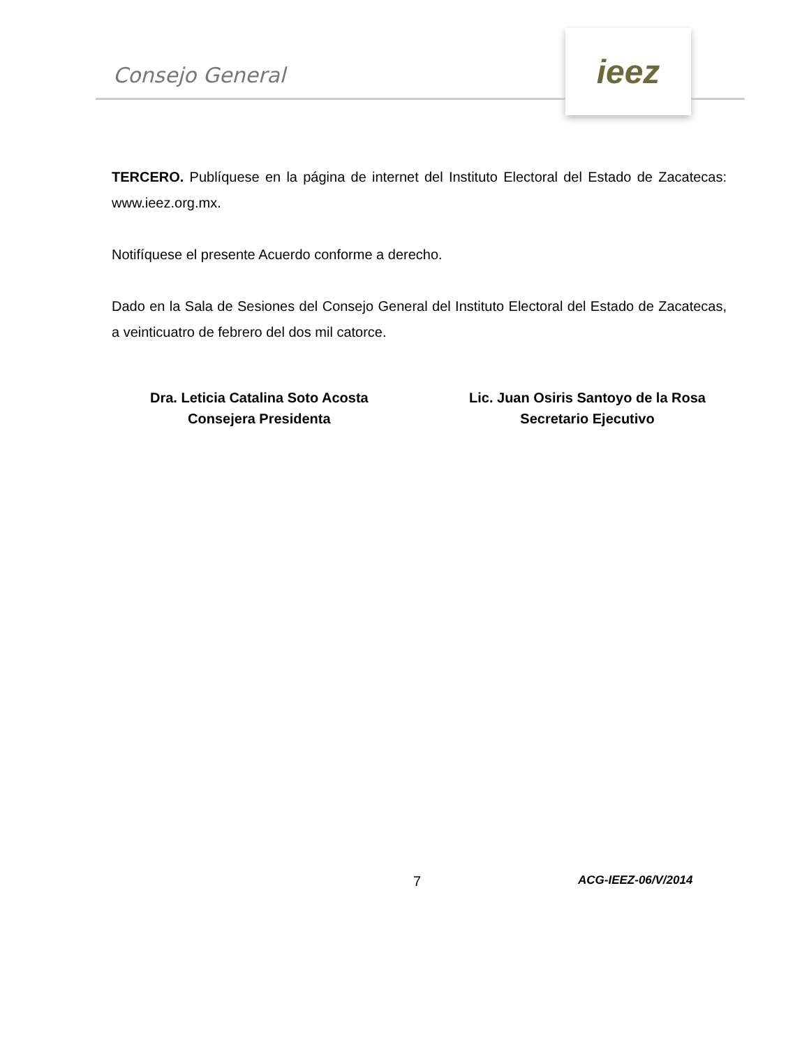Consejo General
ieez
TERCERO. Publíquese en la página de internet del Instituto Electoral del Estado de Zacatecas: www.ieez.org.mx.
Notifíquese el presente Acuerdo conforme a derecho.
Dado en la Sala de Sesiones del Consejo General del Instituto Electoral del Estado de Zacatecas, a veinticuatro de febrero del dos mil catorce.
Dra. Leticia Catalina Soto Acosta
Consejera Presidenta
Lic. Juan Osiris Santoyo de la Rosa
Secretario Ejecutivo
7 ACG-IEEZ-06/V/2014